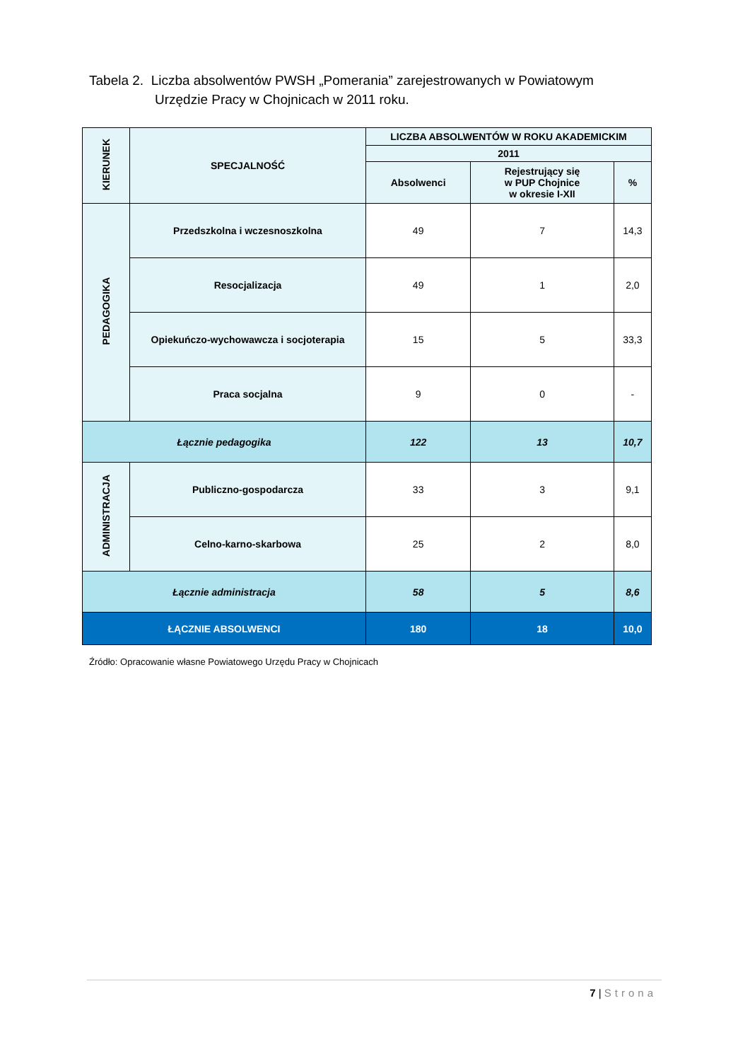Tabela 2. Liczba absolwentów PWSH „Pomerania” zarejestrowanych w Powiatowym
Urzędzie Pracy w Chojnicach w 2011 roku.
| KIERUNEK | SPECJALNOŚĆ | LICZBA ABSOLWENTÓW W ROKU AKADEMICKIM | | |
| --- | --- | --- | --- | --- |
| | | 2011 | | |
| | | Absolwenci | Rejestrujący się w PUP Chojnice w okresie I-XII | % |
| PEDAGOGIKA | Przedszkolna i wczesnoszkolna | 49 | 7 | 14,3 |
| | Resocjalizacja | 49 | 1 | 2,0 |
| | Opiekuńczo-wychowawcza i socjoterapia | 15 | 5 | 33,3 |
| | Praca socjalna | 9 | 0 | - |
| Łącznie pedagogika | | 122 | 13 | 10,7 |
| ADMINISTRACJA | Publiczno-gospodarcza | 33 | 3 | 9,1 |
| | Celno-karno-skarbowa | 25 | 2 | 8,0 |
| Łącznie administracja | | 58 | 5 | 8,6 |
| ŁĄCZNIE ABSOLWENCI | | 180 | 18 | 10,0 |
Źródło: Opracowanie własne Powiatowego Urzędu Pracy w Chojnicach
7 | Strona